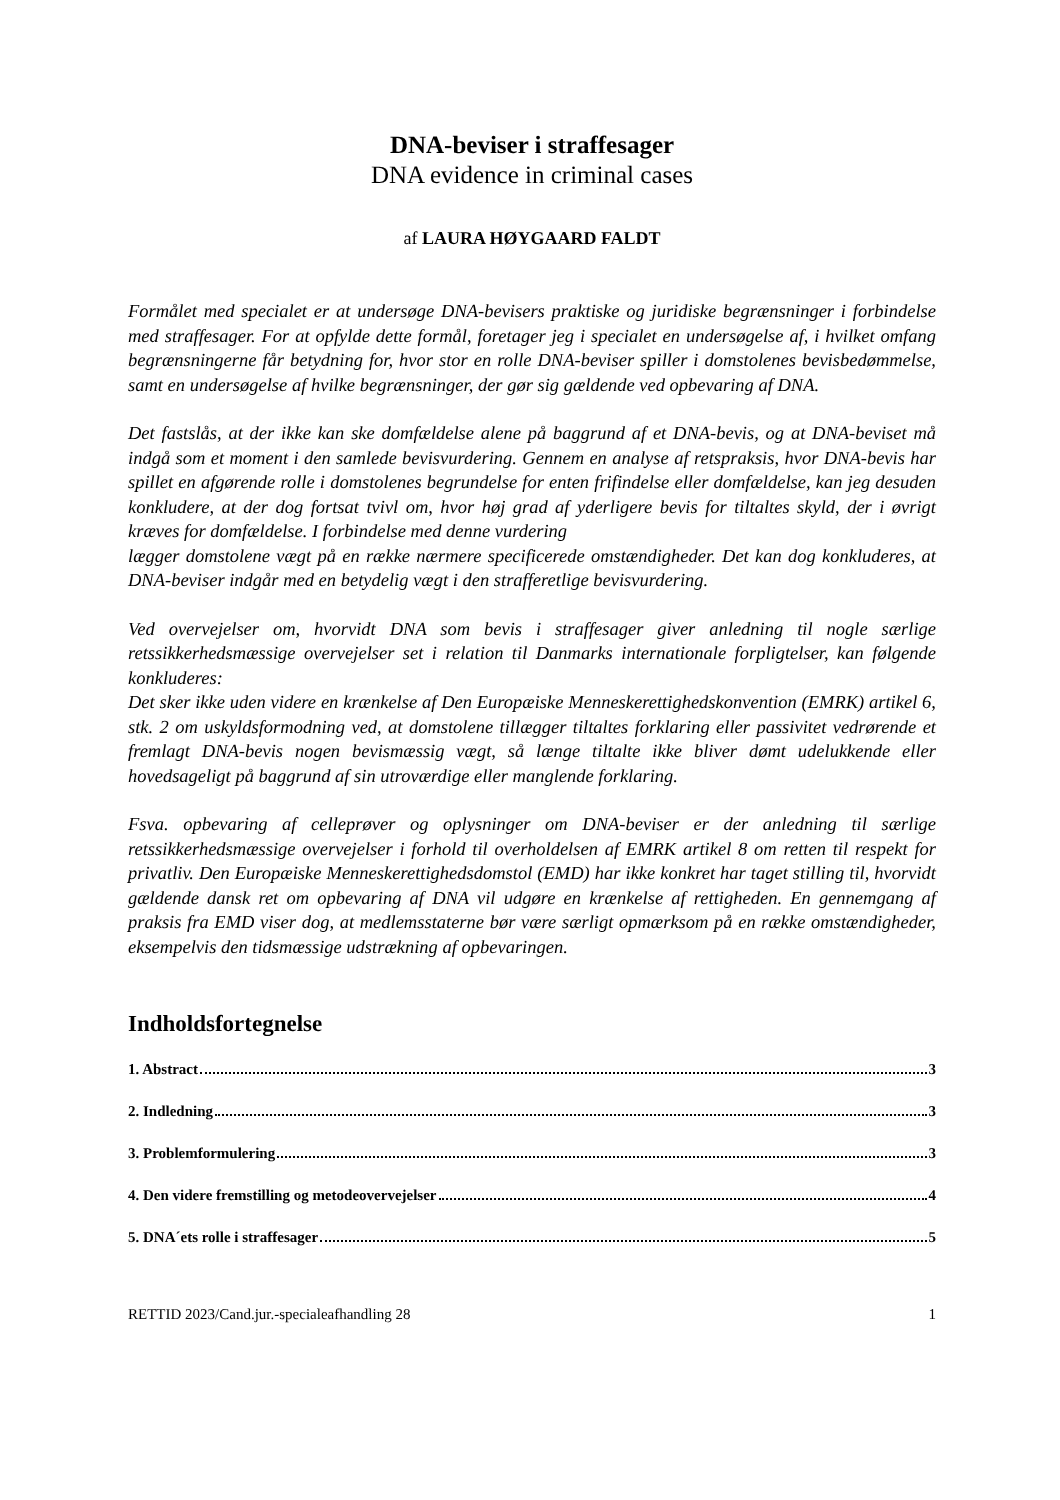DNA-beviser i straffesager
DNA evidence in criminal cases
af LAURA HØYGAARD FALDT
Formålet med specialet er at undersøge DNA-bevisers praktiske og juridiske begrænsninger i forbindelse med straffesager. For at opfylde dette formål, foretager jeg i specialet en undersøgelse af, i hvilket omfang begrænsningerne får betydning for, hvor stor en rolle DNA-beviser spiller i domstolenes bevisbedømmelse, samt en undersøgelse af hvilke begrænsninger, der gør sig gældende ved opbevaring af DNA.
Det fastslås, at der ikke kan ske domfældelse alene på baggrund af et DNA-bevis, og at DNA-beviset må indgå som et moment i den samlede bevisvurdering. Gennem en analyse af retspraksis, hvor DNA-bevis har spillet en afgørende rolle i domstolenes begrundelse for enten frifindelse eller domfældelse, kan jeg desuden konkludere, at der dog fortsat tvivl om, hvor høj grad af yderligere bevis for tiltaltes skyld, der i øvrigt kræves for domfældelse. I forbindelse med denne vurdering
lægger domstolene vægt på en række nærmere specificerede omstændigheder. Det kan dog konkluderes, at DNA-beviser indgår med en betydelig vægt i den strafferetlige bevisvurdering.
Ved overvejelser om, hvorvidt DNA som bevis i straffesager giver anledning til nogle særlige retssikkerhedsmæssige overvejelser set i relation til Danmarks internationale forpligtelser, kan følgende konkluderes:
Det sker ikke uden videre en krænkelse af Den Europæiske Menneskerettighedskonvention (EMRK) artikel 6, stk. 2 om uskyldsformodning ved, at domstolene tillægger tiltaltes forklaring eller passivitet vedrørende et fremlagt DNA-bevis nogen bevismæssig vægt, så længe tiltalte ikke bliver dømt udelukkende eller hovedsageligt på baggrund af sin utroværdige eller manglende forklaring.
Fsva. opbevaring af celleprøver og oplysninger om DNA-beviser er der anledning til særlige retssikkerhedsmæssige overvejelser i forhold til overholdelsen af EMRK artikel 8 om retten til respekt for privatliv. Den Europæiske Menneskerettighedsdomstol (EMD) har ikke konkret har taget stilling til, hvorvidt gældende dansk ret om opbevaring af DNA vil udgøre en krænkelse af rettigheden. En gennemgang af praksis fra EMD viser dog, at medlemsstaterne bør være særligt opmærksom på en række omstændigheder, eksempelvis den tidsmæssige udstrækning af opbevaringen.
Indholdsfortegnelse
1. Abstract 3
2. Indledning 3
3. Problemformulering 3
4. Den videre fremstilling og metodeovervejelser 4
5. DNA´ets rolle i straffesager 5
RETTID 2023/Cand.jur.-specialeafhandling 28 1